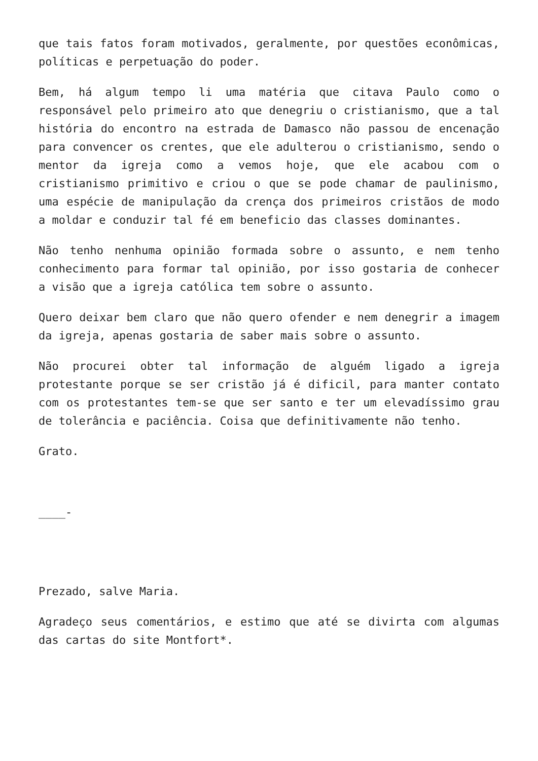que tais fatos foram motivados, geralmente, por questões econômicas, políticas e perpetuação do poder.
Bem, há algum tempo li uma matéria que citava Paulo como o responsável pelo primeiro ato que denegriu o cristianismo, que a tal história do encontro na estrada de Damasco não passou de encenação para convencer os crentes, que ele adulterou o cristianismo, sendo o mentor da igreja como a vemos hoje, que ele acabou com o cristianismo primitivo e criou o que se pode chamar de paulinismo, uma espécie de manipulação da crença dos primeiros cristãos de modo a moldar e conduzir tal fé em beneficio das classes dominantes.
Não tenho nenhuma opinião formada sobre o assunto, e nem tenho conhecimento para formar tal opinião, por isso gostaria de conhecer a visão que a igreja católica tem sobre o assunto.
Quero deixar bem claro que não quero ofender e nem denegrir a imagem da igreja, apenas gostaria de saber mais sobre o assunto.
Não procurei obter tal informação de alguém ligado a igreja protestante porque se ser cristão já é dificil, para manter contato com os protestantes tem-se que ser santo e ter um elevadíssimo grau de tolerância e paciência. Coisa que definitivamente não tenho.
Grato.
____-
Prezado, salve Maria.
Agradeço seus comentários, e estimo que até se divirta com algumas das cartas do site Montfort*.